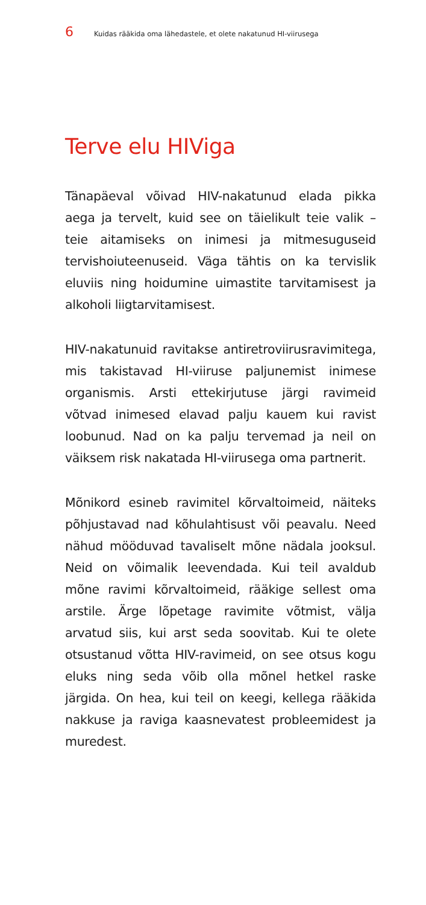6 Kuidas rääkida oma lähedastele, et olete nakatunud HI-viirusega
Terve elu HIViga
Tänapäeval võivad HIV-nakatunud elada pikka aega ja tervelt, kuid see on täielikult teie valik – teie aitamiseks on inimesi ja mitmesuguseid tervishoiuteenuseid. Väga tähtis on ka tervislik eluviis ning hoidumine uimastite tarvitamisest ja alkoholi liigtarvitamisest.
HIV-nakatunuid ravitakse antiretroviirusravimitega, mis takistavad HI-viiruse paljunemist inimese organismis. Arsti ettekirjutuse järgi ravimeid võtvad inimesed elavad palju kauem kui ravist loobunud. Nad on ka palju tervemad ja neil on väiksem risk nakatada HI-viirusega oma partnerit.
Mõnikord esineb ravimitel kõrvaltoimeid, näiteks põhjustavad nad kõhulahtisust või peavalu. Need nähud mööduvad tavaliselt mõne nädala jooksul. Neid on võimalik leevendada. Kui teil avaldub mõne ravimi kõrvaltoimeid, rääkige sellest oma arstile. Ärge lõpetage ravimite võtmist, välja arvatud siis, kui arst seda soovitab. Kui te olete otsustanud võtta HIV-ravimeid, on see otsus kogu eluks ning seda võib olla mõnel hetkel raske järgida. On hea, kui teil on keegi, kellega rääkida nakkuse ja raviga kaasnevatest probleemidest ja muredest.